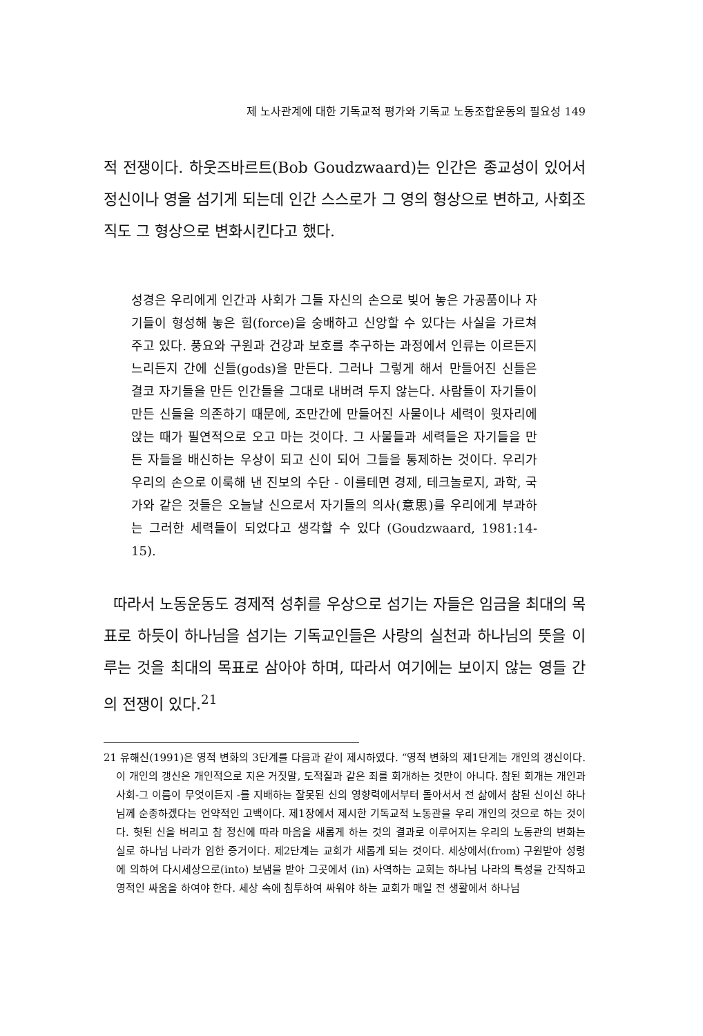제 노사관계에 대한 기독교적 평가와 기독교 노동조합운동의 필요성 149
적 전쟁이다. 하웃즈바르트(Bob Goudzwaard)는 인간은 종교성이 있어서 정신이나 영을 섬기게 되는데 인간 스스로가 그 영의 형상으로 변하고, 사회조직도 그 형상으로 변화시킨다고 했다.
성경은 우리에게 인간과 사회가 그들 자신의 손으로 빚어 놓은 가공품이나 자기들이 형성해 놓은 힘(force)을 숭배하고 신앙할 수 있다는 사실을 가르쳐주고 있다. 풍요와 구원과 건강과 보호를 추구하는 과정에서 인류는 이르든지 느리든지 간에 신들(gods)을 만든다. 그러나 그렇게 해서 만들어진 신들은 결코 자기들을 만든 인간들을 그대로 내버려 두지 않는다. 사람들이 자기들이 만든 신들을 의존하기 때문에, 조만간에 만들어진 사물이나 세력이 윗자리에 앉는 때가 필연적으로 오고 마는 것이다. 그 사물들과 세력들은 자기들을 만든 자들을 배신하는 우상이 되고 신이 되어 그들을 통제하는 것이다. 우리가 우리의 손으로 이룩해 낸 진보의 수단 - 이를테면 경제, 테크놀로지, 과학, 국가와 같은 것들은 오늘날 신으로서 자기들의 의사(意思)를 우리에게 부과하는 그러한 세력들이 되었다고 생각할 수 있다 (Goudzwaard, 1981:14-15).
따라서 노동운동도 경제적 성취를 우상으로 섬기는 자들은 임금을 최대의 목표로 하듯이 하나님을 섬기는 기독교인들은 사랑의 실천과 하나님의 뜻을 이루는 것을 최대의 목표로 삼아야 하며, 따라서 여기에는 보이지 않는 영들 간의 전쟁이 있다.<sup>21</sup>
21 유해신(1991)은 영적 변화의 3단계를 다음과 같이 제시하였다. “영적 변화의 제1단계는 개인의 갱신이다. 이 개인의 갱신은 개인적으로 지은 거짓말, 도적질과 같은 죄를 회개하는 것만이 아니다. 참된 회개는 개인과 사회-그 이름이 무엇이든지 -를 지배하는 잘못된 신의 영향력에서부터 돌아서서 전 삶에서 참된 신이신 하나님께 순종하겠다는 언약적인 고백이다. 제1장에서 제시한 기독교적 노동관을 우리 개인의 것으로 하는 것이다. 헛된 신을 버리고 참 정신에 따라 마음을 새롭게 하는 것의 결과로 이루어지는 우리의 노동관의 변화는 실로 하나님 나라가 임한 증거이다. 제2단계는 교회가 새롭게 되는 것이다. 세상에서(from) 구원받아 성령에 의하여 다시세상으로(into) 보냄을 받아 그곳에서 (in) 사역하는 교회는 하나님 나라의 특성을 간직하고 영적인 싸움을 하여야 한다. 세상 속에 침투하여 싸워야 하는 교회가 매일 전 생활에서 하나님